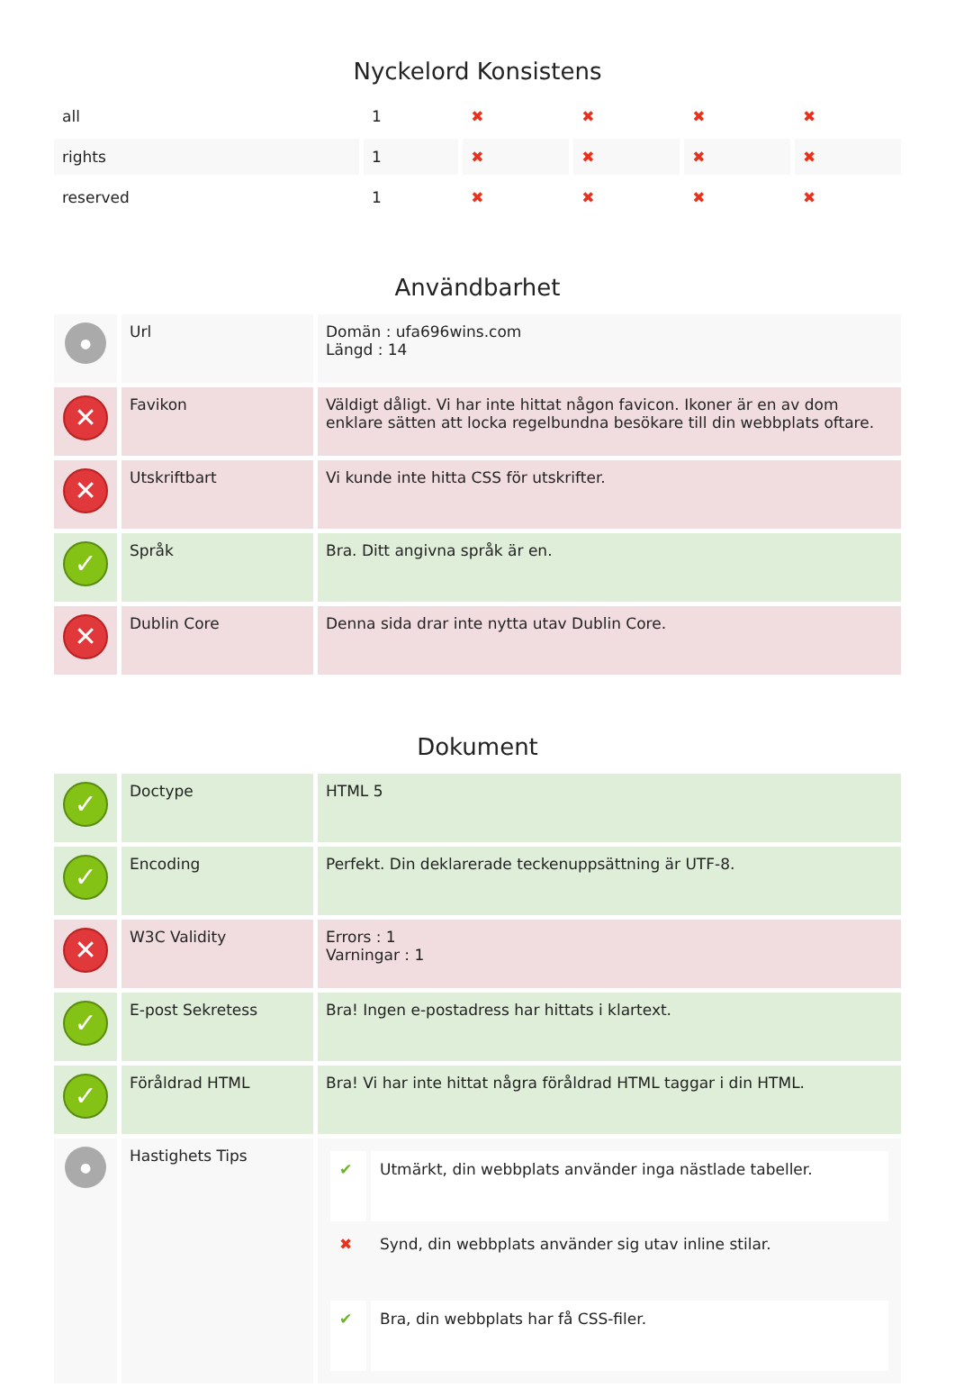Nyckelord Konsistens
| all | 1 | ✖ | ✖ | ✖ | ✖ |
| rights | 1 | ✖ | ✖ | ✖ | ✖ |
| reserved | 1 | ✖ | ✖ | ✖ | ✖ |
Användbarhet
| ● | Url | Domän : ufa696wins.com Längd : 14 |
| ✕ | Favikon | Väldigt dåligt. Vi har inte hittat någon favicon. Ikoner är en av dom enklare sätten att locka regelbundna besökare till din webbplats oftare. |
| ✕ | Utskriftbart | Vi kunde inte hitta CSS för utskrifter. |
| ✓ | Språk | Bra. Ditt angivna språk är en. |
| ✕ | Dublin Core | Denna sida drar inte nytta utav Dublin Core. |
Dokument
| ✓ | Doctype | HTML 5 |
| ✓ | Encoding | Perfekt. Din deklarerade teckenuppsättning är UTF-8. |
| ✕ | W3C Validity | Errors : 1 Varningar : 1 |
| ✓ | E-post Sekretess | Bra! Ingen e-postadress har hittats i klartext. |
| ✓ | Föråldrad HTML | Bra! Vi har inte hittat några föråldrad HTML taggar i din HTML. |
| ● | Hastighets Tips | / ✔ / Utmärkt, din webbplats använder inga nästlade tabeller. / / ✖ / Synd, din webbplats använder sig utav inline stilar. / / ✔ / Bra, din webbplats har få CSS-filer. / |